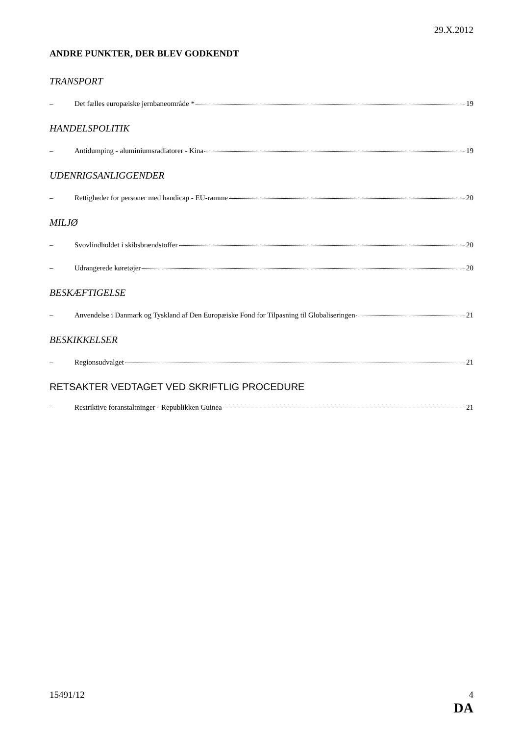29.X.2012
ANDRE PUNKTER, DER BLEV GODKENDT
TRANSPORT
– Det fælles europæiske jernbaneområde * 19
HANDELSPOLITIK
– Antidumping - aluminiumsradiatorer - Kina 19
UDENRIGSANLIGGENDER
– Rettigheder for personer med handicap - EU-ramme 20
MILJØ
– Svovlindholdet i skibsbrændstoffer 20
– Udrangerede køretøjer 20
BESKÆFTIGELSE
– Anvendelse i Danmark og Tyskland af Den Europæiske Fond for Tilpasning til Globaliseringen 21
BESKIKKELSER
– Regionsudvalget 21
RETSAKTER VEDTAGET VED SKRIFTLIG PROCEDURE
– Restriktive foranstaltninger - Republikken Guinea 21
15491/12 4
DA